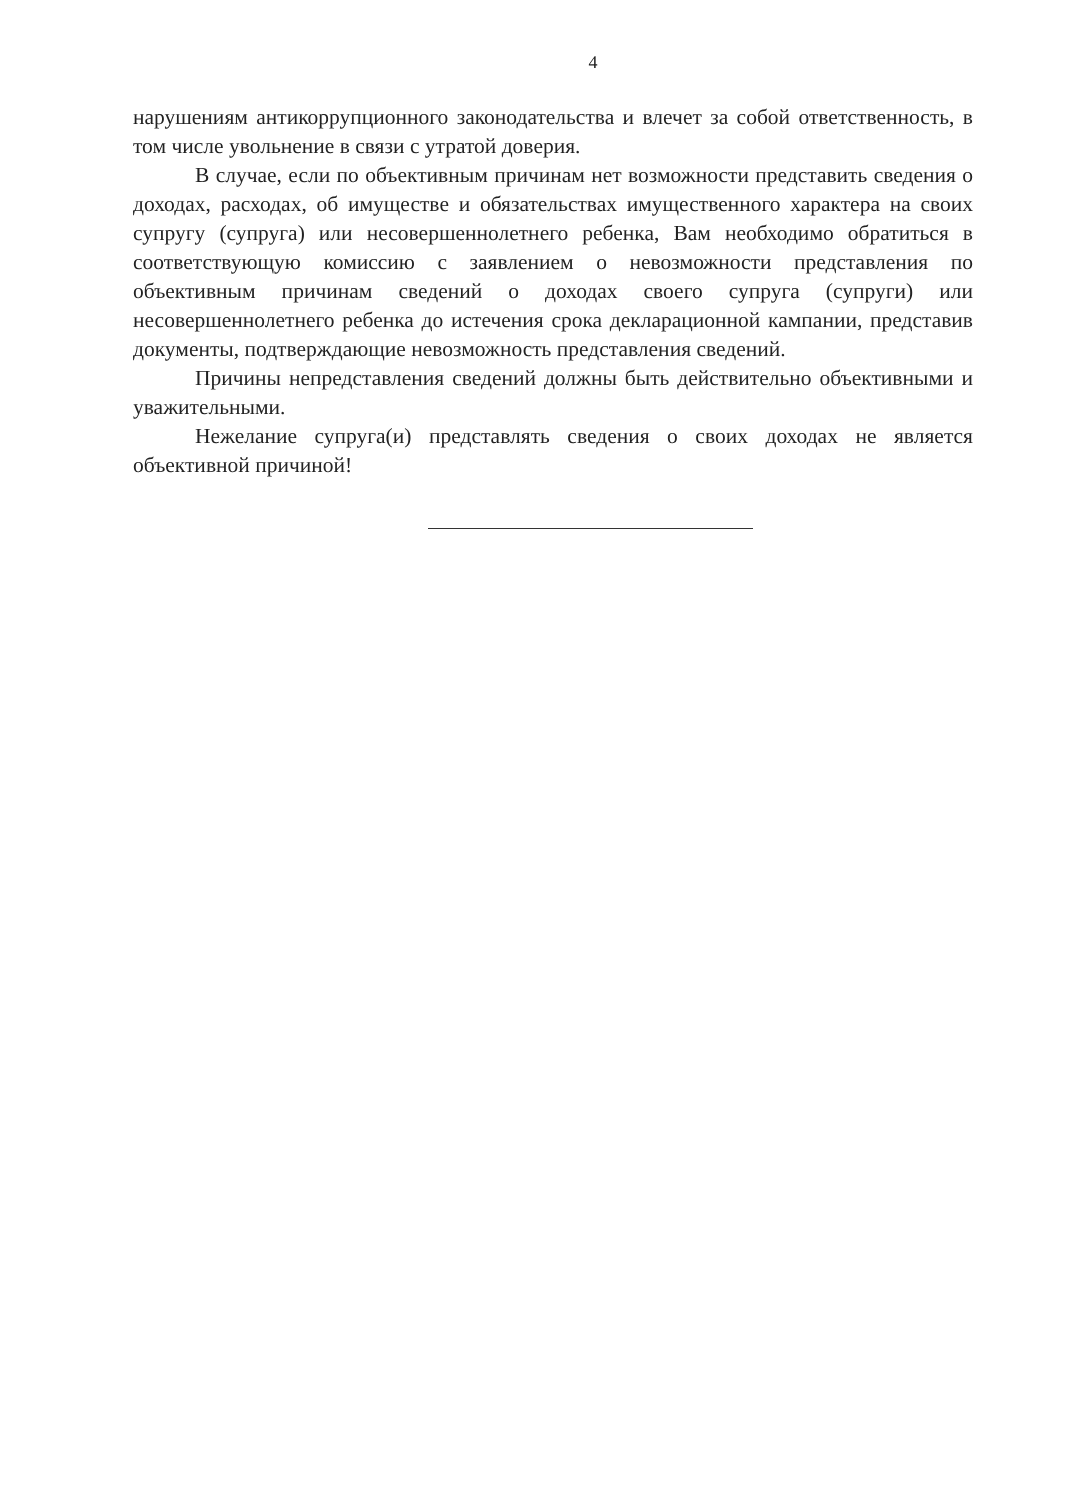4
нарушениям антикоррупционного законодательства и влечет за собой ответственность, в том числе увольнение в связи с утратой доверия.
В случае, если по объективным причинам нет возможности представить сведения о доходах, расходах, об имуществе и обязательствах имущественного характера на своих супругу (супруга) или несовершеннолетнего ребенка, Вам необходимо обратиться в соответствующую комиссию с заявлением о невозможности представления по объективным причинам сведений о доходах своего супруга (супруги) или несовершеннолетнего ребенка до истечения срока декларационной кампании, представив документы, подтверждающие невозможность представления сведений.
Причины непредставления сведений должны быть действительно объективными и уважительными.
Нежелание супруга(и) представлять сведения о своих доходах не является объективной причиной!